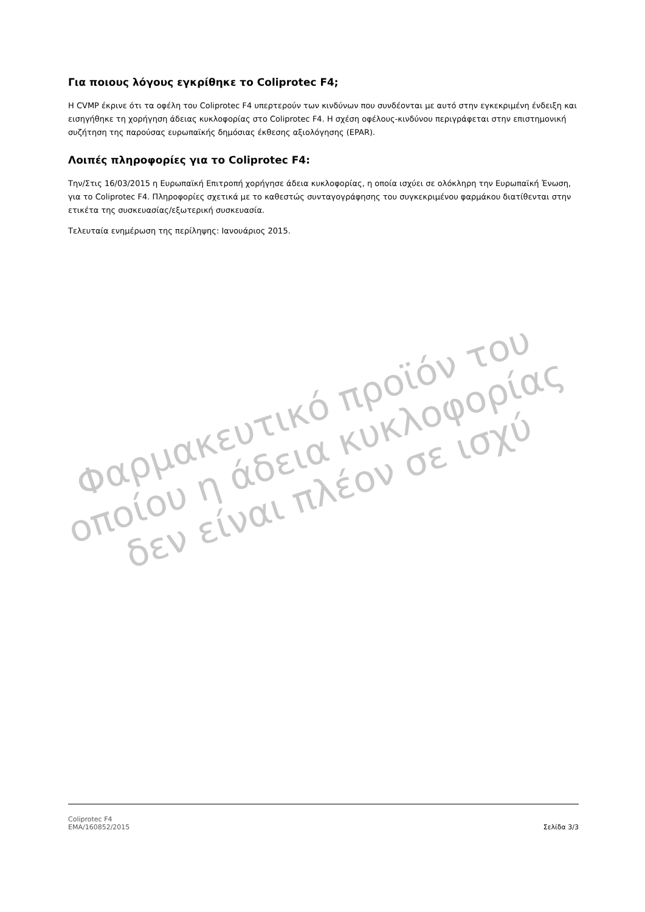Για ποιους λόγους εγκρίθηκε το Coliprotec F4;
Η CVMP έκρινε ότι τα οφέλη του Coliprotec F4 υπερτερούν των κινδύνων που συνδέονται με αυτό στην εγκεκριμένη ένδειξη και εισηγήθηκε τη χορήγηση άδειας κυκλοφορίας στο Coliprotec F4. Η σχέση οφέλους-κινδύνου περιγράφεται στην επιστημονική συζήτηση της παρούσας ευρωπαϊκής δημόσιας έκθεσης αξιολόγησης (EPAR).
Λοιπές πληροφορίες για το Coliprotec F4:
Την/Στις 16/03/2015 η Ευρωπαϊκή Επιτροπή χορήγησε άδεια κυκλοφορίας, η οποία ισχύει σε ολόκληρη την Ευρωπαϊκή Ένωση, για το Coliprotec F4. Πληροφορίες σχετικά με το καθεστώς συνταγογράφησης του συγκεκριμένου φαρμάκου διατίθενται στην ετικέτα της συσκευασίας/εξωτερική συσκευασία.
Τελευταία ενημέρωση της περίληψης: Ιανουάριος 2015.
Φαρμακευτικό προϊόν του οποίου η άδεια κυκλοφορίας δεν είναι πλέον σε ισχύ
Coliprotec F4
EMA/160852/2015
Σελίδα 3/3